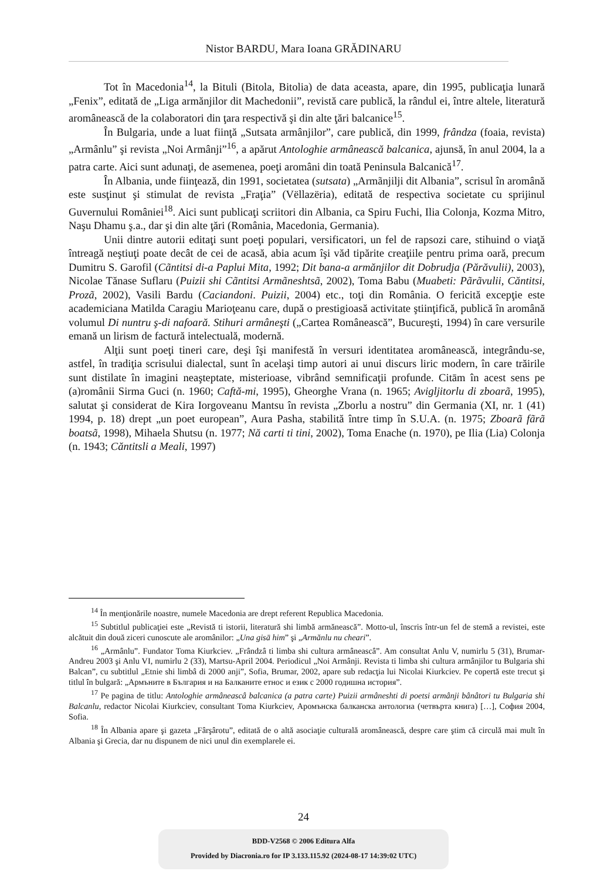Nistor BARDU, Mara Ioana GRĂDINARU
Tot în Macedonia<sup>14</sup>, la Bituli (Bitola, Bitolia) de data aceasta, apare, din 1995, publicaţia lunară „Fenix”, editată de „Liga armănjilor dit Machedonii”, revistă care publică, la rândul ei, între altele, literatură aromânească de la colaboratori din ţara respectivă şi din alte ţări balcanice<sup>15</sup>.
În Bulgaria, unde a luat fiinţă „Sutsata armânjilor”, care publică, din 1999, frândza (foaia, revista) „Armânlu” şi revista „Noi Armânji”<sup>16</sup>, a apărut Antologhie armânească balcanica, ajunsă, în anul 2004, la a patra carte. Aici sunt adunaţi, de asemenea, poeţi aromâni din toată Peninsula Balcanică<sup>17</sup>.
În Albania, unde fiinţează, din 1991, societatea (sutsata) „Armãnjilji dit Albania”, scrisul în aromână este susţinut şi stimulat de revista „Fraţia” (Vëllazëria), editată de respectiva societate cu sprijinul Guvernului României<sup>18</sup>. Aici sunt publicaţi scriitori din Albania, ca Spiru Fuchi, Ilia Colonja, Kozma Mitro, Naşu Dhamu ş.a., dar şi din alte ţări (România, Macedonia, Germania).
Unii dintre autorii editaţi sunt poeţi populari, versificatori, un fel de rapsozi care, stihuind o viaţă întreagă neştiuţi poate decât de cei de acasă, abia acum îşi văd tipărite creaţiile pentru prima oară, precum Dumitru S. Garofil (Cãntitsi di-a Paplui Mita, 1992; Dit bana-a armănjilor dit Dobrudja (Părăvulii), 2003), Nicolae Tănase Suflaru (Puizii shi Cãntitsi Armãneshtsã, 2002), Toma Babu (Muabeti: Pãrãvulii, Căntitsi, Prozã, 2002), Vasili Bardu (Caciandoni. Puizii, 2004) etc., toţi din România. O fericită excepţie este academiciana Matilda Caragiu Marioţeanu care, după o prestigioasă activitate ştiinţifică, publică în aromână volumul Di nuntru ş-di nafoară. Stihuri armâneşti („Cartea Românească”, Bucureşti, 1994) în care versurile emană un lirism de factură intelectuală, modernă.
Alţii sunt poeţi tineri care, deşi îşi manifestă în versuri identitatea aromânească, integrându-se, astfel, în tradiţia scrisului dialectal, sunt în acelaşi timp autori ai unui discurs liric modern, în care trăirile sunt distilate în imagini neaşteptate, misterioase, vibrând semnificaţii profunde. Citām în acest sens pe (a)românii Sirma Guci (n. 1960; Caftă-mi, 1995), Gheorghe Vrana (n. 1965; Avigljitorlu di zboarã, 1995), salutat şi considerat de Kira Iorgoveanu Mantsu în revista „Zborlu a nostru” din Germania (XI, nr. 1 (41) 1994, p. 18) drept „un poet european”, Aura Pasha, stabilită între timp în S.U.A. (n. 1975; Zboarã fãrã boatsã, 1998), Mihaela Shutsu (n. 1977; Nă carti ti tini, 2002), Toma Enache (n. 1970), pe Ilia (Lia) Colonja (n. 1943; Căntitsli a Meali, 1997)
<sup>14</sup> În menţionările noastre, numele Macedonia are drept referent Republica Macedonia.
<sup>15</sup> Subtitlul publicaţiei este „Revistă ti istorii, literatură shi limbă armănească”. Motto-ul, înscris într-un fel de stemă a revistei, este alcătuit din două ziceri cunoscute ale aromânilor: „Una gisā him” şi „Armănlu nu cheari”.
<sup>16</sup> „Armânlu”. Fundator Toma Kiurkciev. „Frândzâ ti limba shi cultura armâneascâ”. Am consultat Anlu V, numirlu 5 (31), Brumar-Andreu 2003 şi Anlu VI, numirlu 2 (33), Martsu-April 2004. Periodicul „Noi Armânji. Revista ti limba shi cultura armânjilor tu Bulgaria shi Balcan”, cu subtitlul „Etnie shi limbâ di 2000 anji”, Sofia, Brumar, 2002, apare sub redacţia lui Nicolai Kiurkciev. Pe copertă este trecut şi titlul în bulgară: „Армъните в България и на Балканите етнос и език с 2000 годишна история”.
<sup>17</sup> Pe pagina de titlu: Antologhie armâneascâ balcanica (a patra carte) Puizii armâneshti di poetsi armânji bânâtori tu Bulgaria shi Balcanlu, redactor Nicolai Kiurkciev, consultant Toma Kiurkciev, Аромънска балканска антологиа (четвърта книга) […], София 2004, Sofia.
<sup>18</sup> În Albania apare şi gazeta „Fârşârotu”, editată de o altă asociaţie culturală aromânească, despre care ştim că circulă mai mult în Albania şi Grecia, dar nu dispunem de nici unul din exemplarele ei.
24
BDD-V2568 © 2006 Editura Alfa
Provided by Diacronia.ro for IP 3.133.115.92 (2024-08-17 14:39:02 UTC)